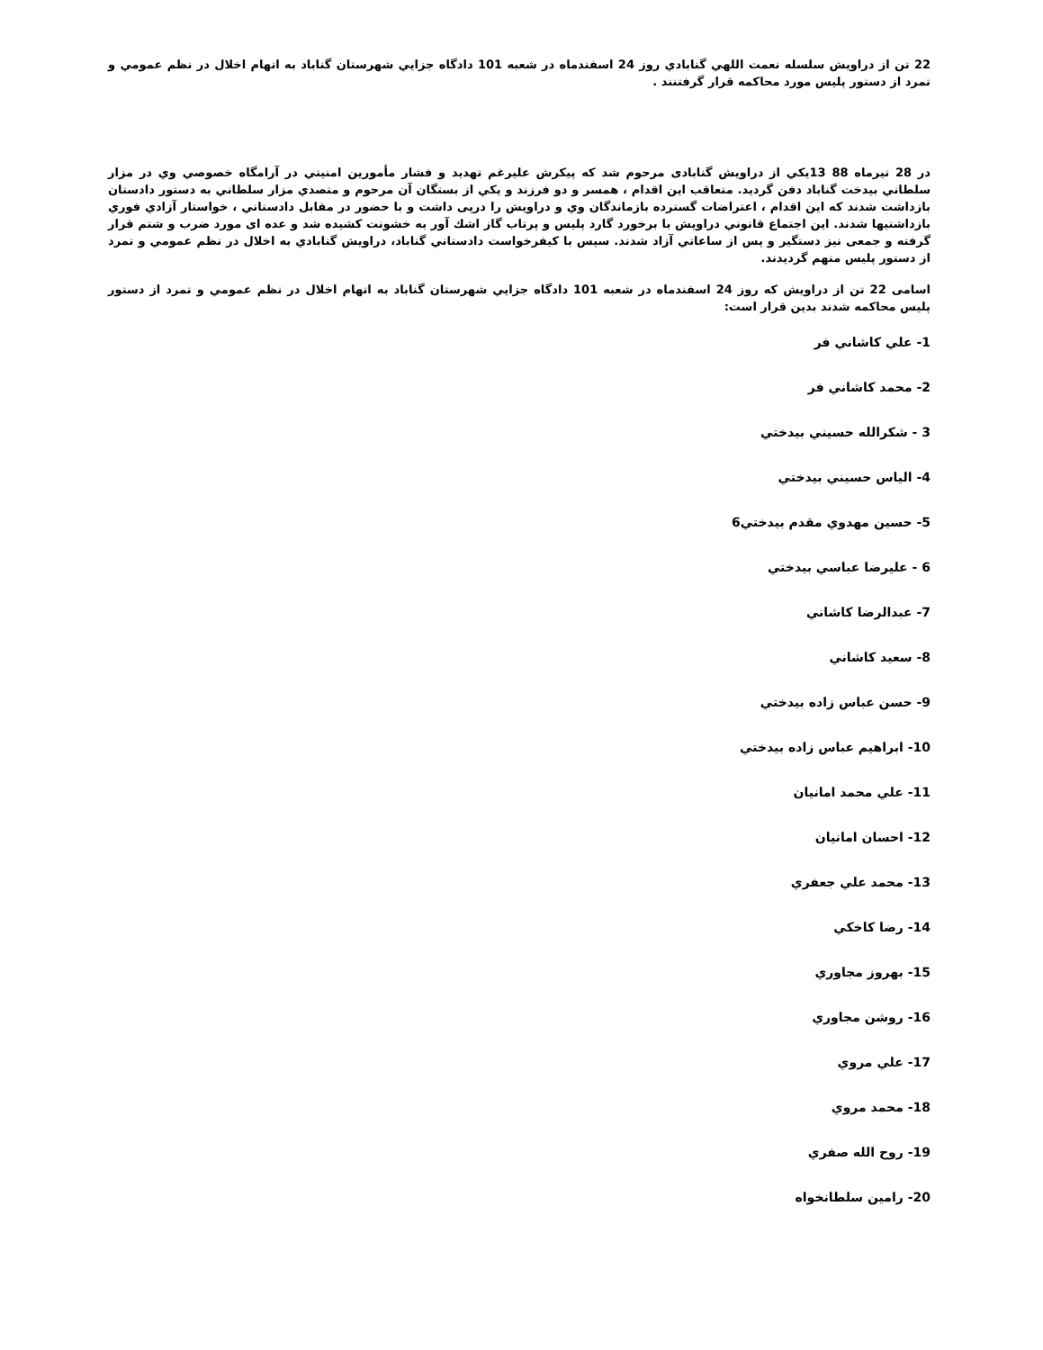22 تن از دراويش سلسله نعمت اللهي گنابادي روز 24 اسفندماه در شعبه 101 دادگاه جزايي شهرستان گناباد به اتهام اخلال در نظم عمومي و تمرد از دستور پليس مورد محاكمه قرار گرفتنند .
در 28 تيرماه 88 13يكي از دراويش گنابادی مرحوم شد كه پيكرش عليرغم تهديد و فشار مأمورين امنيتي در آرامگاه خصوصي وي در مزار سلطاني بيدخت گناباد دفن گرديد. متعاقب اين اقدام ، همسر و دو فرزند و يكي از بستگان آن مرحوم و متصدي مزار سلطاني به دستور دادستان بازداشت شدند كه اين اقدام ، اعتراضات گسترده بازماندگان وي و دراويش را درپی داشت و با حضور در مقابل دادستاني ، خواستار آزادي فوري بازداشتيها شدند. اين اجتماع قانوني دراويش با برخورد گارد پليس و پرتاب گاز اشك آور به خشونت كشيده شد و عده ای مورد ضرب و شتم قرار گرفته و جمعی نيز دستگير و پس از ساعاتي آزاد شدند. سپس با كيفرخواست دادستاني گناباد، دراويش گنابادي به اخلال در نظم عمومي و تمرد از دستور پليس متهم گرديدند.
اسامی 22 تن از دراويش كه روز 24 اسفندماه در شعبه 101 دادگاه جزايي شهرستان گناباد به اتهام اخلال در نظم عمومي و تمرد از دستور پليس محاكمه شدند بدين قرار است:
1- علي كاشاني فر
2- محمد كاشاني فر
3 - شكرالله حسيني بيدختي
4- الياس حسيني بيدختي
5- حسين مهدوي مقدم بيدختي6
6 - عليرضا عباسي بيدختي
7- عبدالرضا كاشاني
8- سعيد كاشاني
9- حسن عباس زاده بيدختي
10- ابراهيم عباس زاده بيدختي
11- علي محمد امانيان
12- احسان امانيان
13- محمد علي جعفري
14- رضا كاخكي
15- بهروز مجاوري
16- روشن مجاوري
17- علي مروي
18- محمد مروي
19- روح الله صفري
20- رامين سلطانخواه